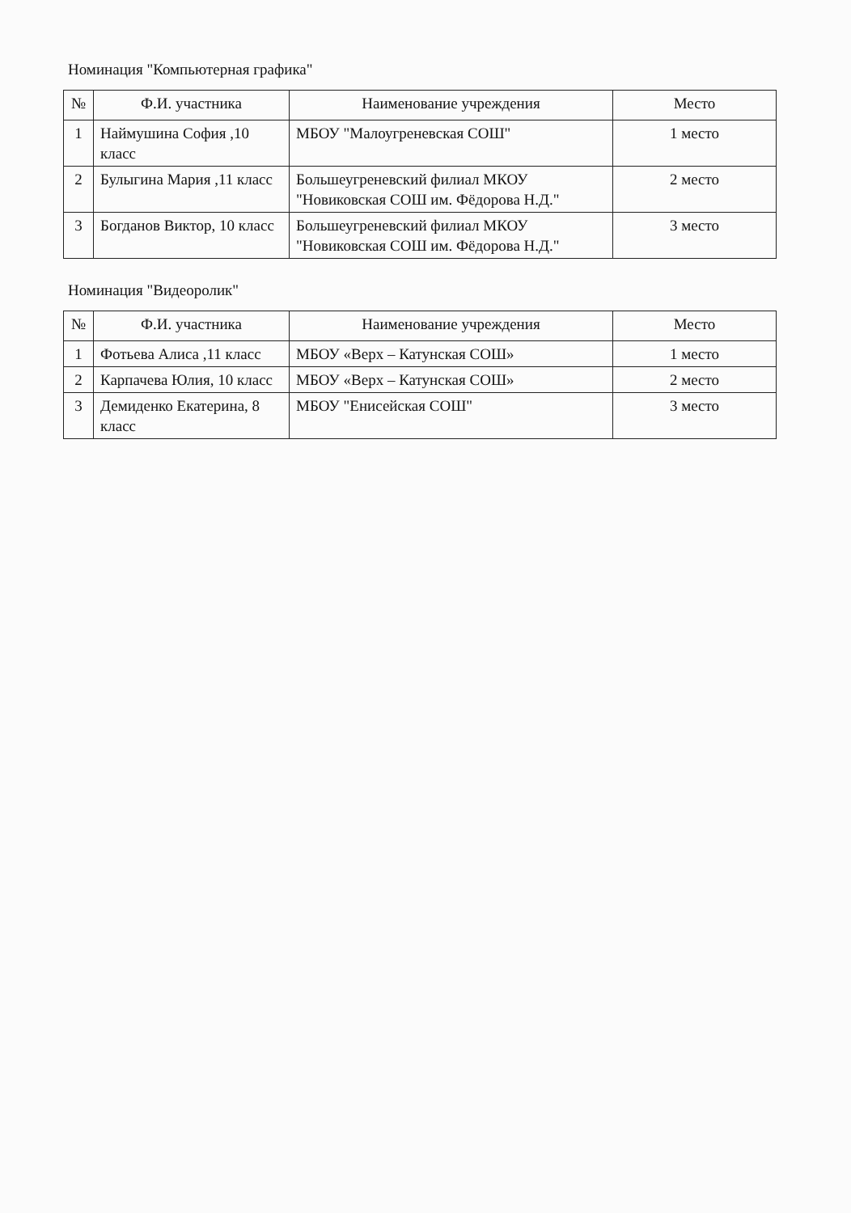Номинация "Компьютерная графика"
| № | Ф.И. участника | Наименование учреждения | Место |
| --- | --- | --- | --- |
| 1 | Наймушина София ,10 класс | МБОУ "Малоугреневская СОШ" | 1 место |
| 2 | Булыгина Мария ,11 класс | Большеугреневский филиал МКОУ "Новиковская СОШ им. Фёдорова Н.Д." | 2 место |
| 3 | Богданов Виктор, 10 класс | Большеугреневский филиал МКОУ "Новиковская СОШ им. Фёдорова Н.Д." | 3 место |
Номинация "Видеоролик"
| № | Ф.И. участника | Наименование учреждения | Место |
| --- | --- | --- | --- |
| 1 | Фотьева Алиса ,11 класс | МБОУ «Верх – Катунская СОШ» | 1 место |
| 2 | Карпачева Юлия, 10 класс | МБОУ «Верх – Катунская СОШ» | 2 место |
| 3 | Демиденко Екатерина, 8 класс | МБОУ "Енисейская СОШ" | 3 место |